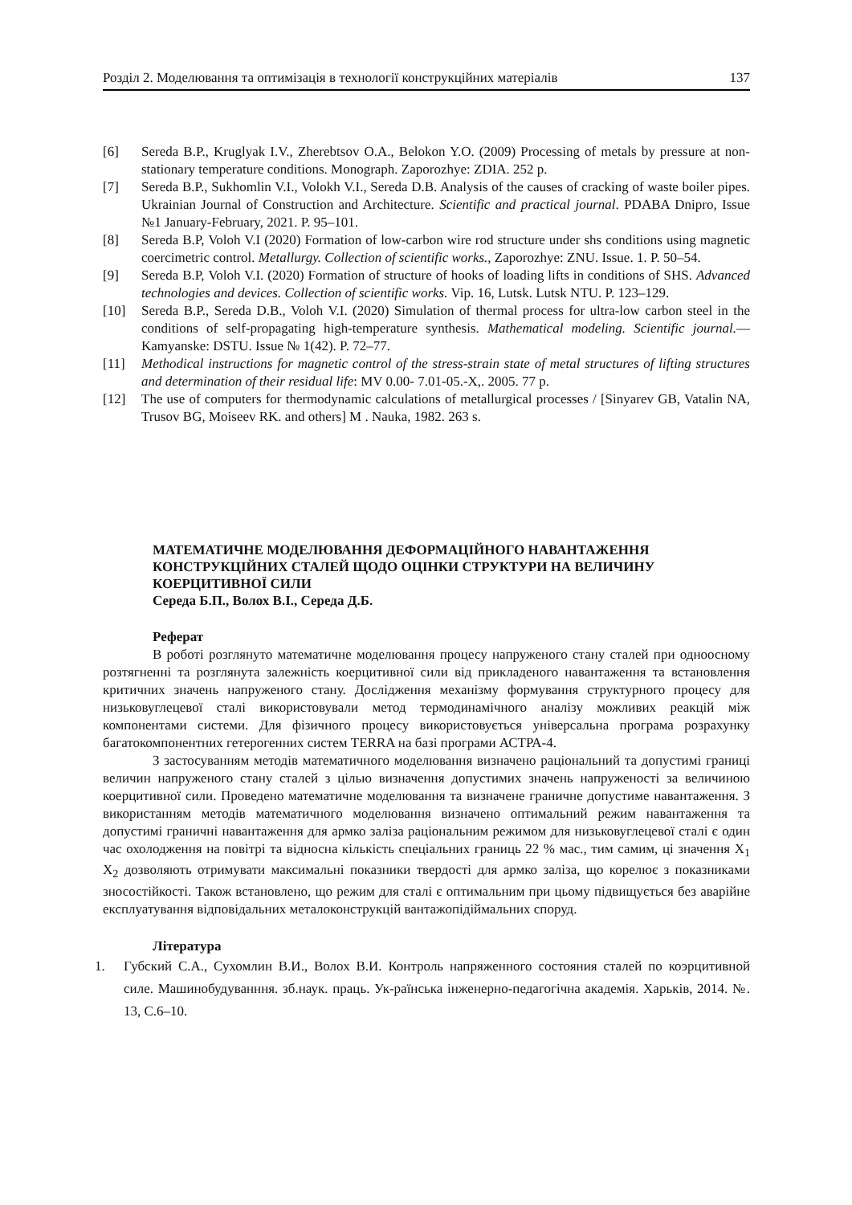Розділ 2. Моделювання та оптимізація в технології конструкційних матеріалів 137
[6] Sereda B.P., Kruglyak I.V., Zherebtsov O.A., Belokon Y.O. (2009) Processing of metals by pressure at non-stationary temperature conditions. Monograph. Zaporozhye: ZDIA. 252 p.
[7] Sereda B.P., Sukhomlin V.I., Volokh V.I., Sereda D.B. Analysis of the causes of cracking of waste boiler pipes. Ukrainian Journal of Construction and Architecture. Scientific and practical journal. PDABA Dnipro, Issue №1 January-February, 2021. P. 95–101.
[8] Sereda B.P, Voloh V.I (2020) Formation of low-carbon wire rod structure under shs conditions using magnetic coercimetric control. Metallurgy. Collection of scientific works., Zaporozhye: ZNU. Issue. 1. P. 50–54.
[9] Sereda B.P, Voloh V.I. (2020) Formation of structure of hooks of loading lifts in conditions of SHS. Advanced technologies and devices. Collection of scientific works. Vip. 16, Lutsk. Lutsk NTU. P. 123–129.
[10] Sereda B.P., Sereda D.B., Voloh V.I. (2020) Simulation of thermal process for ultra-low carbon steel in the conditions of self-propagating high-temperature synthesis. Mathematical modeling. Scientific journal.— Kamyanske: DSTU. Issue № 1(42). P. 72–77.
[11] Methodical instructions for magnetic control of the stress-strain state of metal structures of lifting structures and determination of their residual life: MV 0.00- 7.01-05.-X,. 2005. 77 p.
[12] The use of computers for thermodynamic calculations of metallurgical processes / [Sinyarev GB, Vatalin NA, Trusov BG, Moiseev RK. and others] M . Nauka, 1982. 263 s.
МАТЕМАТИЧНЕ МОДЕЛЮВАННЯ ДЕФОРМАЦІЙНОГО НАВАНТАЖЕННЯ КОНСТРУКЦІЙНИХ СТАЛЕЙ ЩОДО ОЦІНКИ СТРУКТУРИ НА ВЕЛИЧИНУ КОЕРЦИТИВНОЇ СИЛИ
Середа Б.П., Волох В.І., Середа Д.Б.
Реферат
В роботі розглянуто математичне моделювання процесу напруженого стану сталей при одноосному розтягненні та розглянута залежність коерцитивної сили від прикладеного навантаження та встановлення критичних значень напруженого стану. Дослідження механізму формування структурного процесу для низьковуглецевої сталі використовували метод термодинамічного аналізу можливих реакцій між компонентами системи. Для фізичного процесу використовується універсальна програма розрахунку багатокомпонентних гетерогенних систем TERRA на базі програми АСТРА-4.
З застосуванням методів математичного моделювання визначено раціональний та допустимі границі величин напруженого стану сталей з цілью визначення допустимих значень напруженості за величиною коерцитивної сили. Проведено математичне моделювання та визначене граничне допустиме навантаження. З використанням методів математичного моделювання визначено оптимальний режим навантаження та допустимі граничні навантаження для армко заліза раціональним режимом для низьковуглецевої сталі є один час охолодження на повітрі та відносна кількість спеціальних границь 22 % мас., тим самим, ці значення X<sub>1</sub> X<sub>2</sub> дозволяють отримувати максимальні показники твердості для армко заліза, що корелює з показниками зносостійкості. Також встановлено, що режим для сталі є оптимальним при цьому підвищується без аварійне експлуатування відповідальних металоконструкцій вантажопідіймальних споруд.
Література
1. Губский С.А., Сухомлин В.И., Волох В.И. Контроль напряженного состояния сталей по коэрцитивной силе. Машинобудуванння. зб.наук. праць. Ук-раїнська інженерно-педагогічна академія. Харьків, 2014. №. 13, С.6–10.